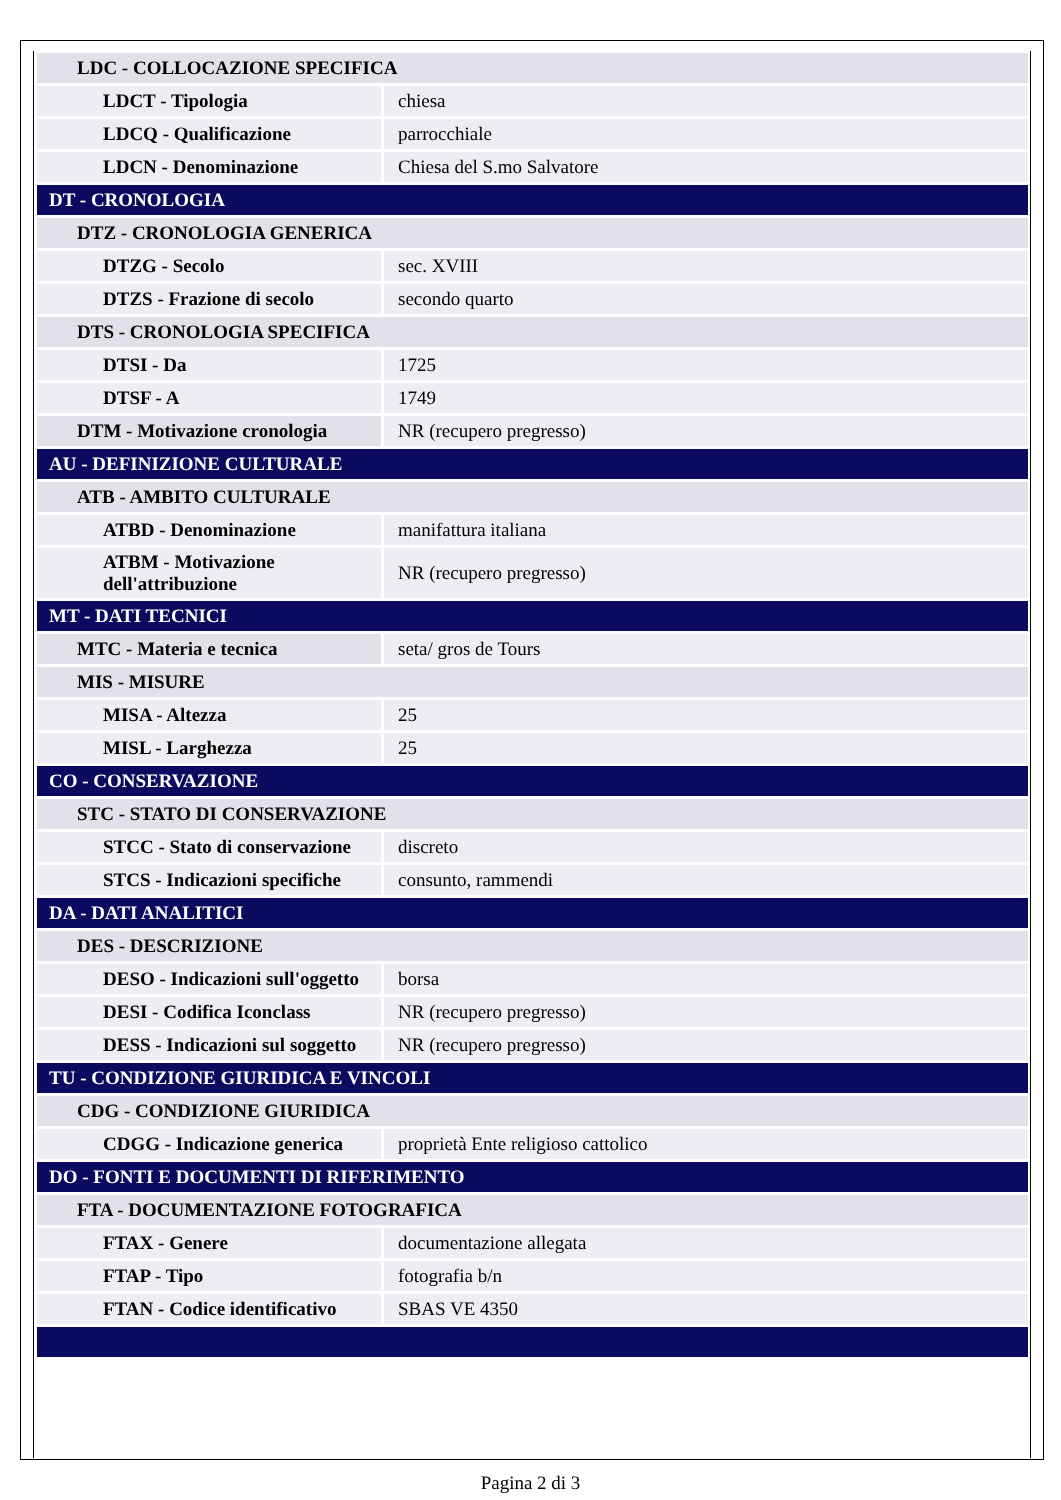| LDC - COLLOCAZIONE SPECIFICA | |
| LDCT - Tipologia | chiesa |
| LDCQ - Qualificazione | parrocchiale |
| LDCN - Denominazione | Chiesa del S.mo Salvatore |
| DT - CRONOLOGIA | |
| DTZ - CRONOLOGIA GENERICA | |
| DTZG - Secolo | sec. XVIII |
| DTZS - Frazione di secolo | secondo quarto |
| DTS - CRONOLOGIA SPECIFICA | |
| DTSI - Da | 1725 |
| DTSF - A | 1749 |
| DTM - Motivazione cronologia | NR (recupero pregresso) |
| AU - DEFINIZIONE CULTURALE | |
| ATB - AMBITO CULTURALE | |
| ATBD - Denominazione | manifattura italiana |
| ATBM - Motivazione dell'attribuzione | NR (recupero pregresso) |
| MT - DATI TECNICI | |
| MTC - Materia e tecnica | seta/ gros de Tours |
| MIS - MISURE | |
| MISA - Altezza | 25 |
| MISL - Larghezza | 25 |
| CO - CONSERVAZIONE | |
| STC - STATO DI CONSERVAZIONE | |
| STCC - Stato di conservazione | discreto |
| STCS - Indicazioni specifiche | consunto, rammendi |
| DA - DATI ANALITICI | |
| DES - DESCRIZIONE | |
| DESO - Indicazioni sull'oggetto | borsa |
| DESI - Codifica Iconclass | NR (recupero pregresso) |
| DESS - Indicazioni sul soggetto | NR (recupero pregresso) |
| TU - CONDIZIONE GIURIDICA E VINCOLI | |
| CDG - CONDIZIONE GIURIDICA | |
| CDGG - Indicazione generica | proprietà Ente religioso cattolico |
| DO - FONTI E DOCUMENTI DI RIFERIMENTO | |
| FTA - DOCUMENTAZIONE FOTOGRAFICA | |
| FTAX - Genere | documentazione allegata |
| FTAP - Tipo | fotografia b/n |
| FTAN - Codice identificativo | SBAS VE 4350 |
Pagina 2 di 3